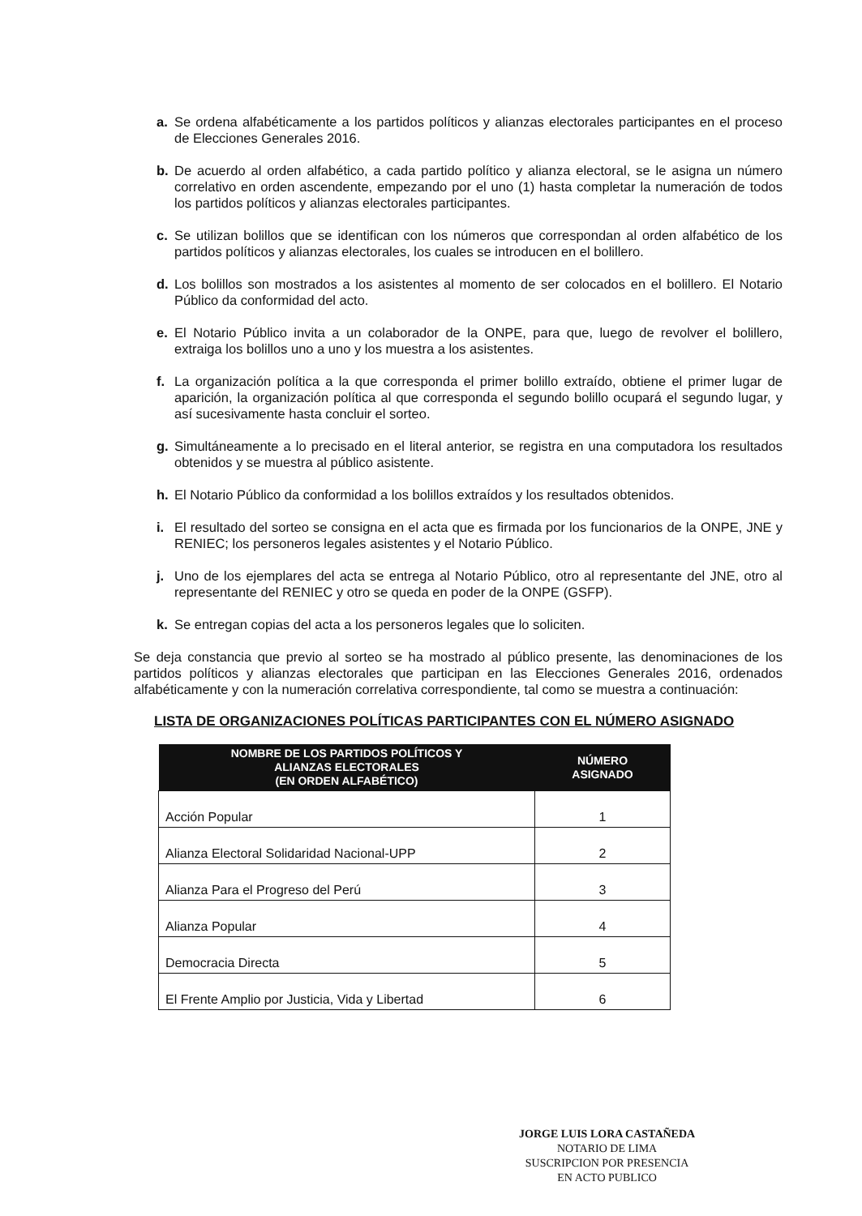a. Se ordena alfabéticamente a los partidos políticos y alianzas electorales participantes en el proceso de Elecciones Generales 2016.
b. De acuerdo al orden alfabético, a cada partido político y alianza electoral, se le asigna un número correlativo en orden ascendente, empezando por el uno (1) hasta completar la numeración de todos los partidos políticos y alianzas electorales participantes.
c. Se utilizan bolillos que se identifican con los números que correspondan al orden alfabético de los partidos políticos y alianzas electorales, los cuales se introducen en el bolillero.
d. Los bolillos son mostrados a los asistentes al momento de ser colocados en el bolillero. El Notario Público da conformidad del acto.
e. El Notario Público invita a un colaborador de la ONPE, para que, luego de revolver el bolillero, extraiga los bolillos uno a uno y los muestra a los asistentes.
f. La organización política a la que corresponda el primer bolillo extraído, obtiene el primer lugar de aparición, la organización política al que corresponda el segundo bolillo ocupará el segundo lugar, y así sucesivamente hasta concluir el sorteo.
g. Simultáneamente a lo precisado en el literal anterior, se registra en una computadora los resultados obtenidos y se muestra al público asistente.
h. El Notario Público da conformidad a los bolillos extraídos y los resultados obtenidos.
i. El resultado del sorteo se consigna en el acta que es firmada por los funcionarios de la ONPE, JNE y RENIEC; los personeros legales asistentes y el Notario Público.
j. Uno de los ejemplares del acta se entrega al Notario Público, otro al representante del JNE, otro al representante del RENIEC y otro se queda en poder de la ONPE (GSFP).
k. Se entregan copias del acta a los personeros legales que lo soliciten.
Se deja constancia que previo al sorteo se ha mostrado al público presente, las denominaciones de los partidos políticos y alianzas electorales que participan en las Elecciones Generales 2016, ordenados alfabéticamente y con la numeración correlativa correspondiente, tal como se muestra a continuación:
LISTA DE ORGANIZACIONES POLÍTICAS PARTICIPANTES CON EL NÚMERO ASIGNADO
| NOMBRE DE LOS PARTIDOS POLÍTICOS Y ALIANZAS ELECTORALES (EN ORDEN ALFABÉTICO) | NÚMERO ASIGNADO |
| --- | --- |
| Acción Popular | 1 |
| Alianza Electoral Solidaridad Nacional-UPP | 2 |
| Alianza Para el Progreso del Perú | 3 |
| Alianza Popular | 4 |
| Democracia Directa | 5 |
| El Frente Amplio por Justicia, Vida y Libertad | 6 |
JORGE LUIS LORA CASTAÑEDA
NOTARIO DE LIMA
SUSCRIPCION POR PRESENCIA
EN ACTO PUBLICO